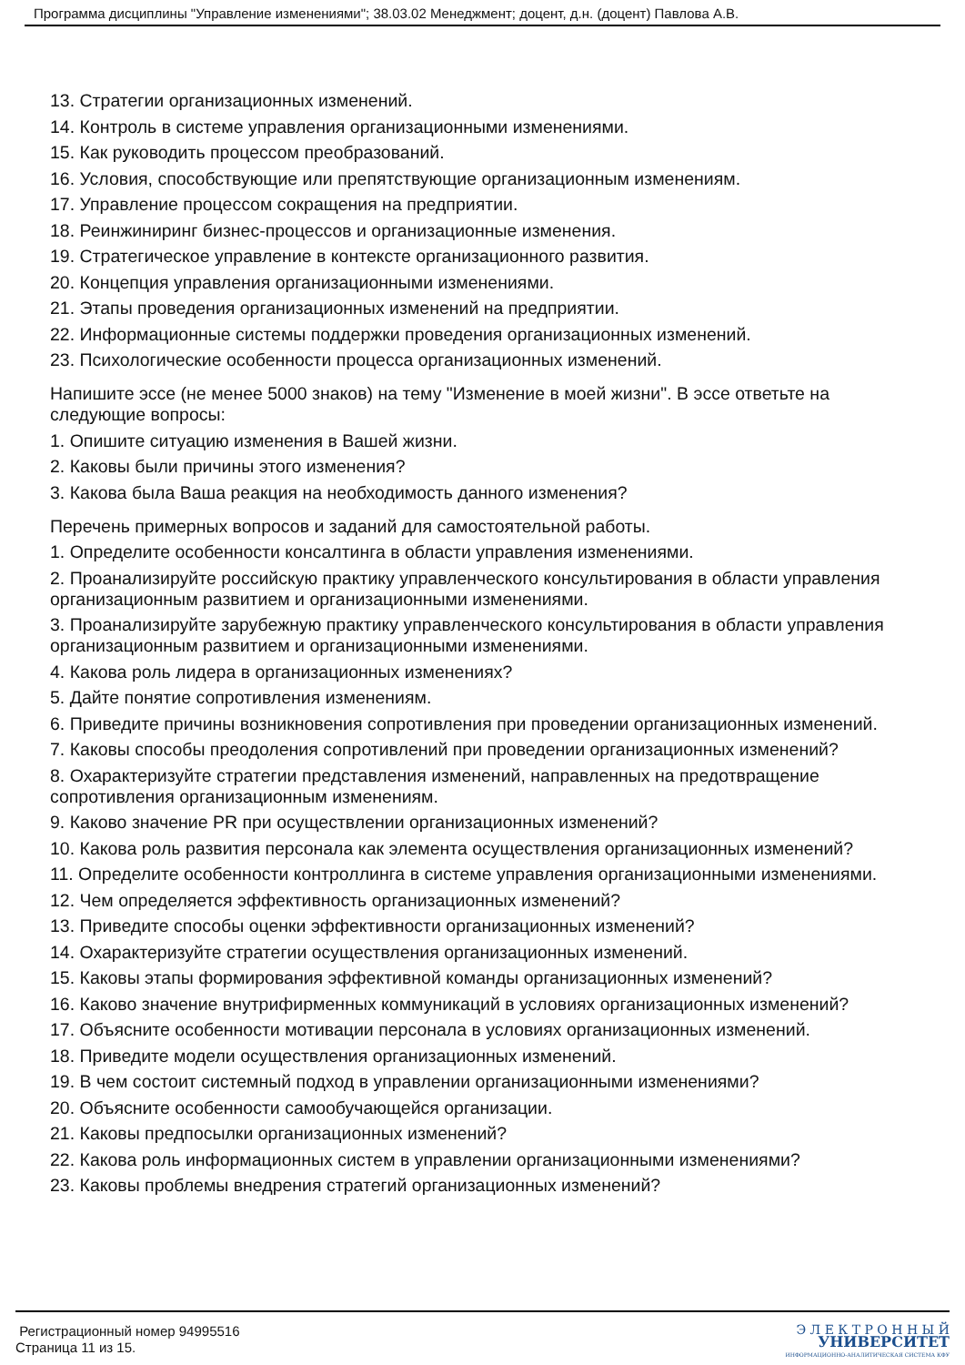Программа дисциплины "Управление изменениями"; 38.03.02 Менеджмент; доцент, д.н. (доцент) Павлова А.В.
13. Стратегии организационных изменений.
14. Контроль в системе управления организационными изменениями.
15. Как руководить процессом преобразований.
16. Условия, способствующие или препятствующие организационным изменениям.
17. Управление процессом сокращения на предприятии.
18. Реинжиниринг бизнес-процессов и организационные изменения.
19. Стратегическое управление в контексте организационного развития.
20. Концепция управления организационными изменениями.
21. Этапы проведения организационных изменений на предприятии.
22. Информационные системы поддержки проведения организационных изменений.
23. Психологические особенности процесса организационных изменений.
Напишите эссе (не менее 5000 знаков) на тему "Изменение в моей жизни". В эссе ответьте на следующие вопросы:
1. Опишите ситуацию изменения в Вашей жизни.
2. Каковы были причины этого изменения?
3. Какова была Ваша реакция на необходимость данного изменения?
Перечень примерных вопросов и заданий для самостоятельной работы.
1. Определите особенности консалтинга в области управления изменениями.
2. Проанализируйте российскую практику управленческого консультирования в области управления организационным развитием и организационными изменениями.
3. Проанализируйте зарубежную практику управленческого консультирования в области управления организационным развитием и организационными изменениями.
4. Какова роль лидера в организационных изменениях?
5. Дайте понятие сопротивления изменениям.
6. Приведите причины возникновения сопротивления при проведении организационных изменений.
7. Каковы способы преодоления сопротивлений при проведении организационных изменений?
8. Охарактеризуйте стратегии представления изменений, направленных на предотвращение сопротивления организационным изменениям.
9. Каково значение PR при осуществлении организационных изменений?
10. Какова роль развития персонала как элемента осуществления организационных изменений?
11. Определите особенности контроллинга в системе управления организационными изменениями.
12. Чем определяется эффективность организационных изменений?
13. Приведите способы оценки эффективности организационных изменений?
14. Охарактеризуйте стратегии осуществления организационных изменений.
15. Каковы этапы формирования эффективной команды организационных изменений?
16. Каково значение внутрифирменных коммуникаций в условиях организационных изменений?
17. Объясните особенности мотивации персонала в условиях организационных изменений.
18. Приведите модели осуществления организационных изменений.
19. В чем состоит системный подход в управлении организационными изменениями?
20. Объясните особенности самообучающейся организации.
21. Каковы предпосылки организационных изменений?
22. Какова роль информационных систем в управлении организационными изменениями?
23. Каковы проблемы внедрения стратегий организационных изменений?
Регистрационный номер 94995516
Страница 11 из 15.
Э Л Е К Т Р О Н Н Ы Й
УНИВЕРСИТЕТ
ИНФОРМАЦИОННО-АНАЛИТИЧЕСКАЯ СИСТЕМА КФУ